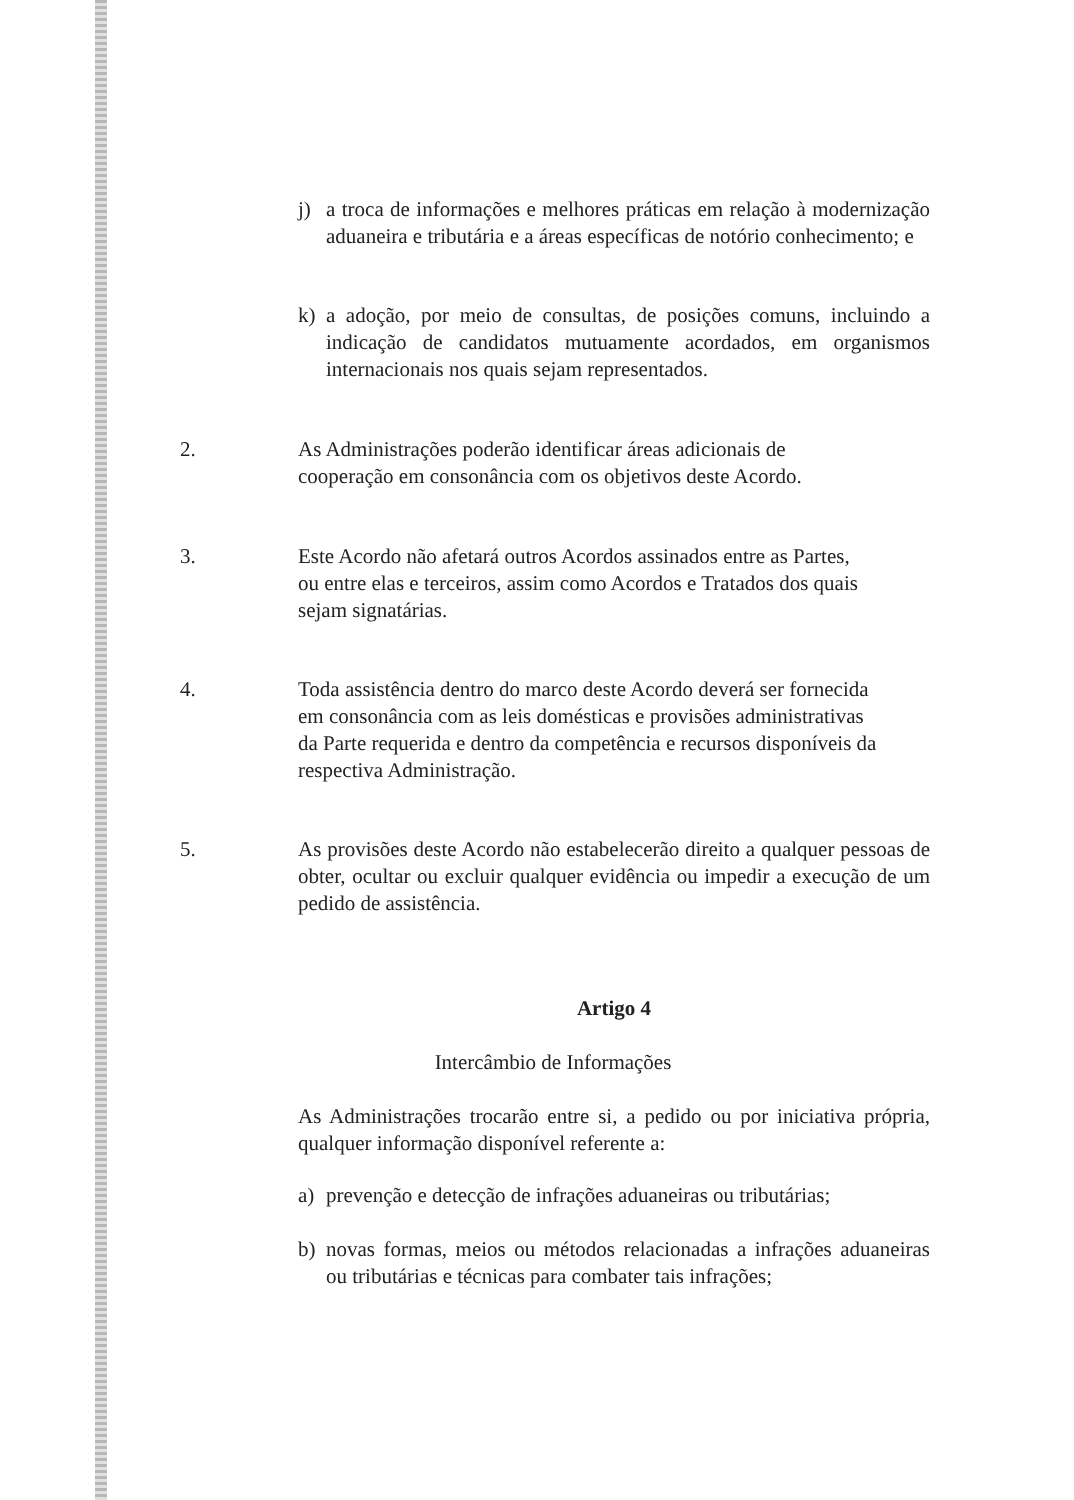j) a troca de informações e melhores práticas em relação à modernização aduaneira e tributária e a áreas específicas de notório conhecimento; e
k) a adoção, por meio de consultas, de posições comuns, incluindo a indicação de candidatos mutuamente acordados, em organismos internacionais nos quais sejam representados.
2. As Administrações poderão identificar áreas adicionais de cooperação em consonância com os objetivos deste Acordo.
3. Este Acordo não afetará outros Acordos assinados entre as Partes, ou entre elas e terceiros, assim como Acordos e Tratados dos quais sejam signatárias.
4. Toda assistência dentro do marco deste Acordo deverá ser fornecida em consonância com as leis domésticas e provisões administrativas da Parte requerida e dentro da competência e recursos disponíveis da respectiva Administração.
5. As provisões deste Acordo não estabelecerão direito a qualquer pessoas de obter, ocultar ou excluir qualquer evidência ou impedir a execução de um pedido de assistência.
Artigo 4
Intercâmbio de Informações
As Administrações trocarão entre si, a pedido ou por iniciativa própria, qualquer informação disponível referente a:
a) prevenção e detecção de infrações aduaneiras ou tributárias;
b) novas formas, meios ou métodos relacionadas a infrações aduaneiras ou tributárias e técnicas para combater tais infrações;